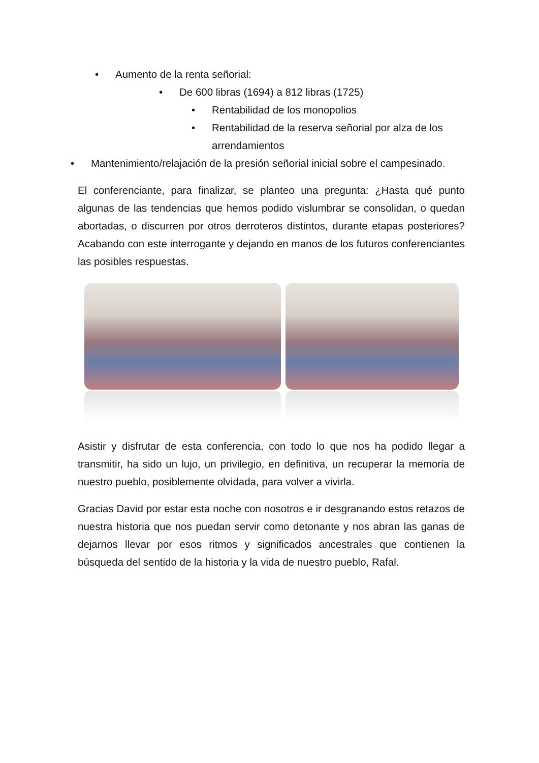• Aumento de la renta señorial:
• De 600 libras (1694) a 812 libras (1725)
• Rentabilidad de los monopolios
• Rentabilidad de la reserva señorial por alza de los arrendamientos
• Mantenimiento/relajación de la presión señorial inicial sobre el campesinado.
El conferenciante, para finalizar, se planteo una pregunta: ¿Hasta qué punto algunas de las tendencias que hemos podido vislumbrar se consolidan, o quedan abortadas, o discurren por otros derroteros distintos, durante etapas posteriores? Acabando con este interrogante y dejando en manos de los futuros conferenciantes las posibles respuestas.
Asistir y disfrutar de esta conferencia, con todo lo que nos ha podido llegar a transmitir, ha sido un lujo, un privilegio, en definitiva, un recuperar la memoria de nuestro pueblo, posiblemente olvidada, para volver a vivirla.
Gracias David por estar esta noche con nosotros e ir desgranando estos retazos de nuestra historia que nos puedan servir como detonante y nos abran las ganas de dejarnos llevar por esos ritmos y significados ancestrales que contienen la búsqueda del sentido de la historia y la vida de nuestro pueblo, Rafal.